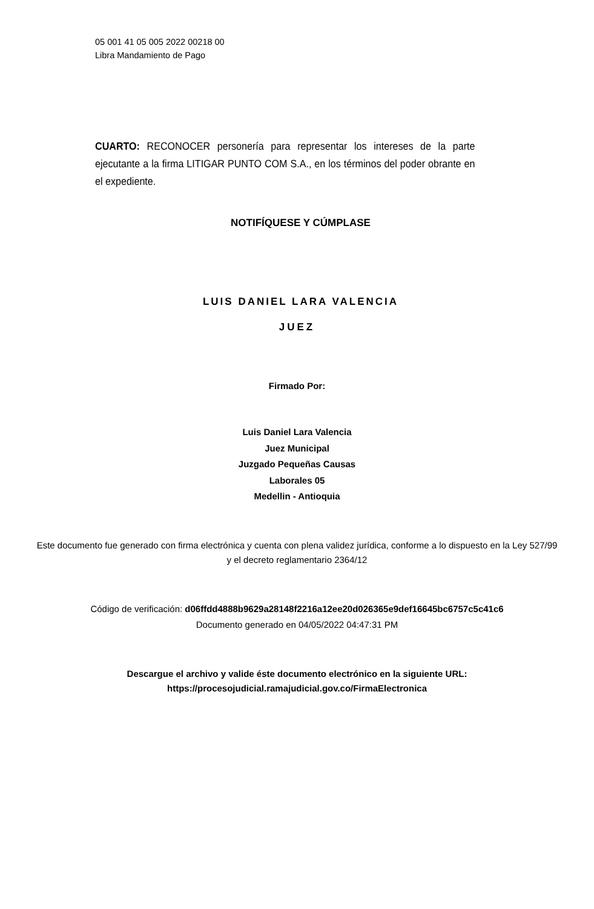05 001 41 05 005 2022 00218 00
Libra Mandamiento de Pago
CUARTO: RECONOCER personería para representar los intereses de la parte ejecutante a la firma LITIGAR PUNTO COM S.A., en los términos del poder obrante en el expediente.
NOTIFÍQUESE Y CÚMPLASE
LUIS DANIEL LARA VALENCIA
JUEZ
Firmado Por:
Luis Daniel Lara Valencia
Juez Municipal
Juzgado Pequeñas Causas
Laborales 05
Medellin - Antioquia
Este documento fue generado con firma electrónica y cuenta con plena validez jurídica, conforme a lo dispuesto en la Ley 527/99 y el decreto reglamentario 2364/12
Código de verificación: d06ffdd4888b9629a28148f2216a12ee20d026365e9def16645bc6757c5c41c6
Documento generado en 04/05/2022 04:47:31 PM
Descargue el archivo y valide éste documento electrónico en la siguiente URL:
https://procesojudicial.ramajudicial.gov.co/FirmaElectronica